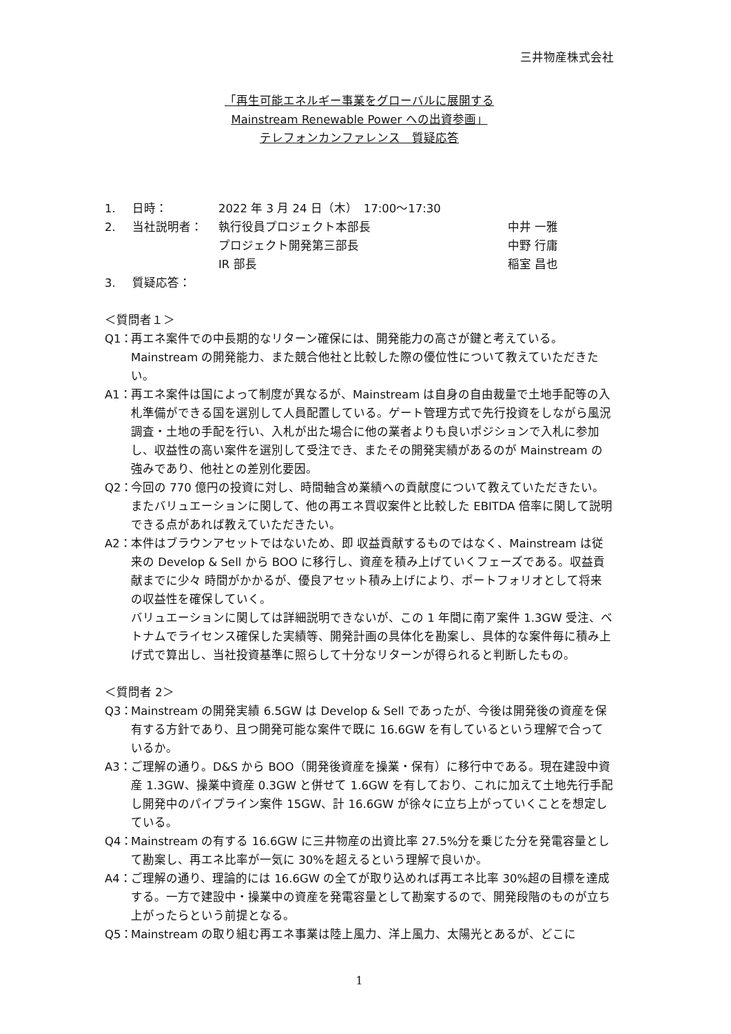三井物産株式会社
「再生可能エネルギー事業をグローバルに展開する
Mainstream Renewable Power への出資参画」
テレフォンカンファレンス　質疑応答
1. 日時： 2022 年 3 月 24 日（木）　17:00～17:30
2. 当社説明者： 執行役員プロジェクト本部長 中井 一雅
プロジェクト開発第三部長 中野 行庸
IR 部長 稲室 昌也
3. 質疑応答：
＜質問者１＞
Q1： 再エネ案件での中長期的なリターン確保には、開発能力の高さが鍵と考えている。Mainstream の開発能力、また競合他社と比較した際の優位性について教えていただきたい。
A1： 再エネ案件は国によって制度が異なるが、Mainstream は自身の自由裁量で土地手配等の入札準備ができる国を選別して人員配置している。ゲート管理方式で先行投資をしながら風況調査・土地の手配を行い、入札が出た場合に他の業者よりも良いポジションで入札に参加し、収益性の高い案件を選別して受注でき、またその開発実績があるのが Mainstream の強みであり、他社との差別化要因。
Q2： 今回の 770 億円の投資に対し、時間軸含め業績への貢献度について教えていただきたい。またバリュエーションに関して、他の再エネ買収案件と比較した EBITDA 倍率に関して説明できる点があれば教えていただきたい。
A2： 本件はブラウンアセットではないため、即 収益貢献するものではなく、Mainstream は従来の Develop & Sell から BOO に移行し、資産を積み上げていくフェーズである。収益貢献までに少々 時間がかかるが、優良アセット積み上げにより、ポートフォリオとして将来の収益性を確保していく。
バリュエーションに関しては詳細説明できないが、この 1 年間に南ア案件 1.3GW 受注、ベトナムでライセンス確保した実績等、開発計画の具体化を勘案し、具体的な案件毎に積み上げ式で算出し、当社投資基準に照らして十分なリターンが得られると判断したもの。
＜質問者 2＞
Q3： Mainstream の開発実績 6.5GW は Develop & Sell であったが、今後は開発後の資産を保有する方針であり、且つ開発可能な案件で既に 16.6GW を有しているという理解で合っているか。
A3： ご理解の通り。D&S から BOO（開発後資産を操業・保有）に移行中である。現在建設中資産 1.3GW、操業中資産 0.3GW と併せて 1.6GW を有しており、これに加えて土地先行手配し開発中のパイプライン案件 15GW、計 16.6GW が徐々に立ち上がっていくことを想定している。
Q4： Mainstream の有する 16.6GW に三井物産の出資比率 27.5%分を乗じた分を発電容量として勘案し、再エネ比率が一気に 30%を超えるという理解で良いか。
A4： ご理解の通り、理論的には 16.6GW の全てが取り込めれば再エネ比率 30%超の目標を達成する。一方で建設中・操業中の資産を発電容量として勘案するので、開発段階のものが立ち上がったらという前提となる。
Q5： Mainstream の取り組む再エネ事業は陸上風力、洋上風力、太陽光とあるが、どこに
1